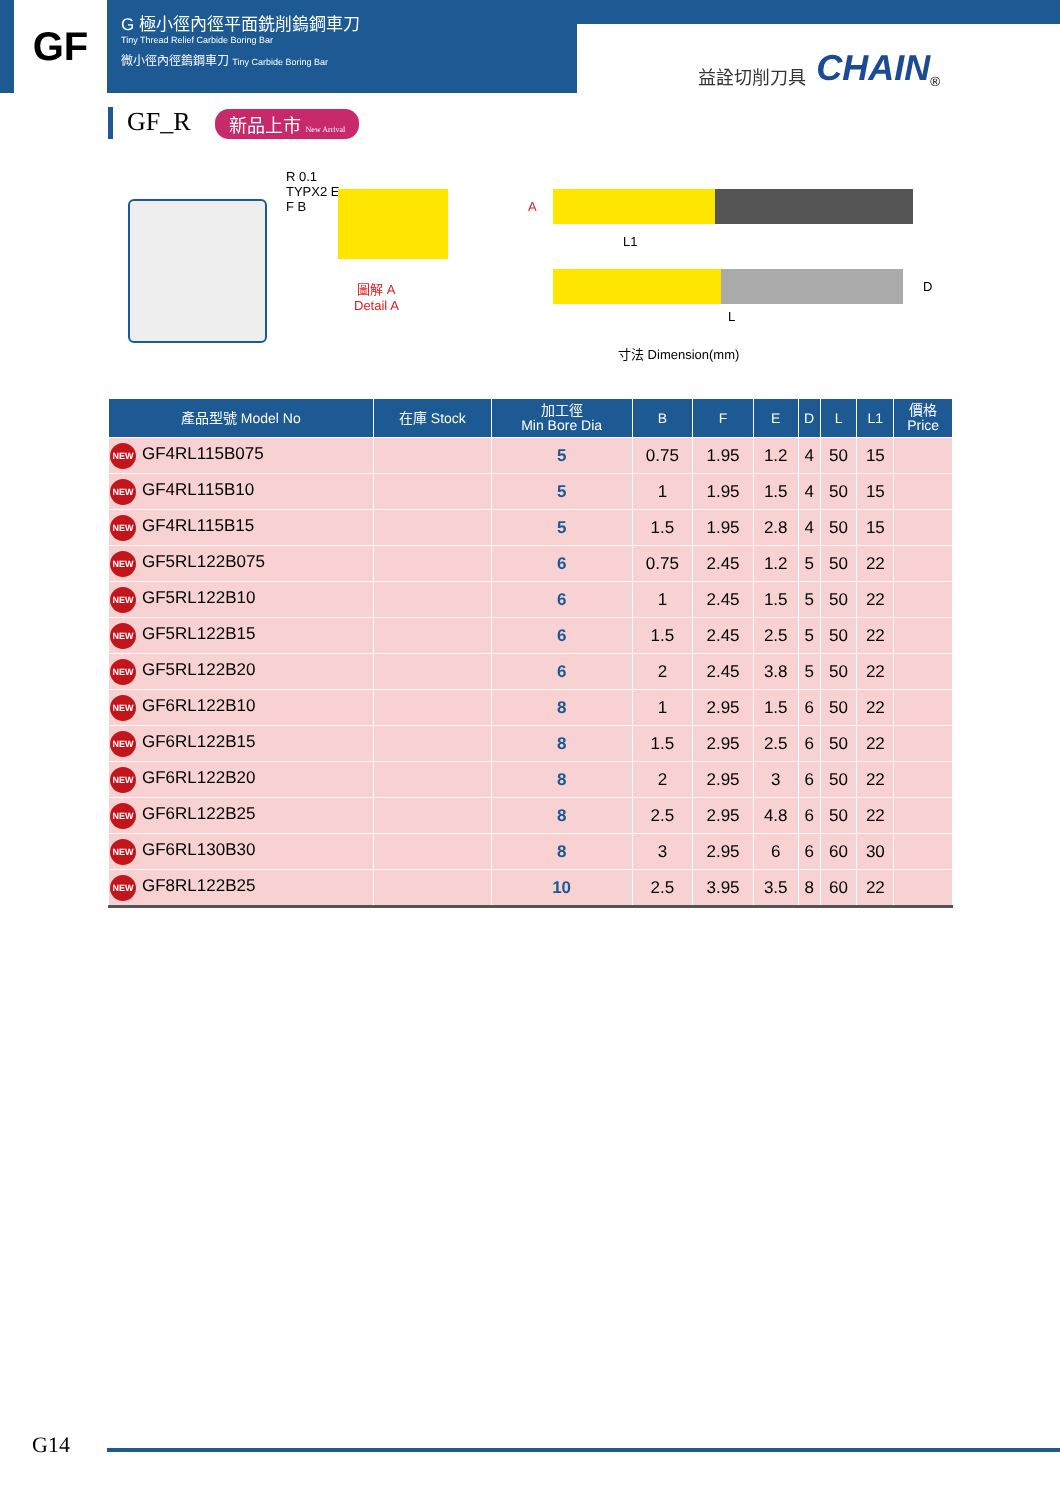GF
G 極小徑內徑平面銑削鎢鋼車刀
Tiny Thread Relief Carbide Boring Bar
微小徑內徑鎢鋼車刀 Tiny Carbide Boring Bar
益詮切削刀具 CHAIN<sup>®</sup>
GF_R 新品上市 New Arrival
R 0.1
TYPX2 E
F B
圖解 A
Detail A
A
L1
D
L
寸法 Dimension(mm)
| 產品型號 Model No | 在庫 Stock | 加工徑 Min Bore Dia | B | F | E | D | L | L1 | 價格 Price |
| --- | --- | --- | --- | --- | --- | --- | --- | --- | --- |
| NEW GF4RL115B075 | | 5 | 0.75 | 1.95 | 1.2 | 4 | 50 | 15 | |
| NEW GF4RL115B10 | | 5 | 1 | 1.95 | 1.5 | 4 | 50 | 15 | |
| NEW GF4RL115B15 | | 5 | 1.5 | 1.95 | 2.8 | 4 | 50 | 15 | |
| NEW GF5RL122B075 | | 6 | 0.75 | 2.45 | 1.2 | 5 | 50 | 22 | |
| NEW GF5RL122B10 | | 6 | 1 | 2.45 | 1.5 | 5 | 50 | 22 | |
| NEW GF5RL122B15 | | 6 | 1.5 | 2.45 | 2.5 | 5 | 50 | 22 | |
| NEW GF5RL122B20 | | 6 | 2 | 2.45 | 3.8 | 5 | 50 | 22 | |
| NEW GF6RL122B10 | | 8 | 1 | 2.95 | 1.5 | 6 | 50 | 22 | |
| NEW GF6RL122B15 | | 8 | 1.5 | 2.95 | 2.5 | 6 | 50 | 22 | |
| NEW GF6RL122B20 | | 8 | 2 | 2.95 | 3 | 6 | 50 | 22 | |
| NEW GF6RL122B25 | | 8 | 2.5 | 2.95 | 4.8 | 6 | 50 | 22 | |
| NEW GF6RL130B30 | | 8 | 3 | 2.95 | 6 | 6 | 60 | 30 | |
| NEW GF8RL122B25 | | 10 | 2.5 | 3.95 | 3.5 | 8 | 60 | 22 | |
G14